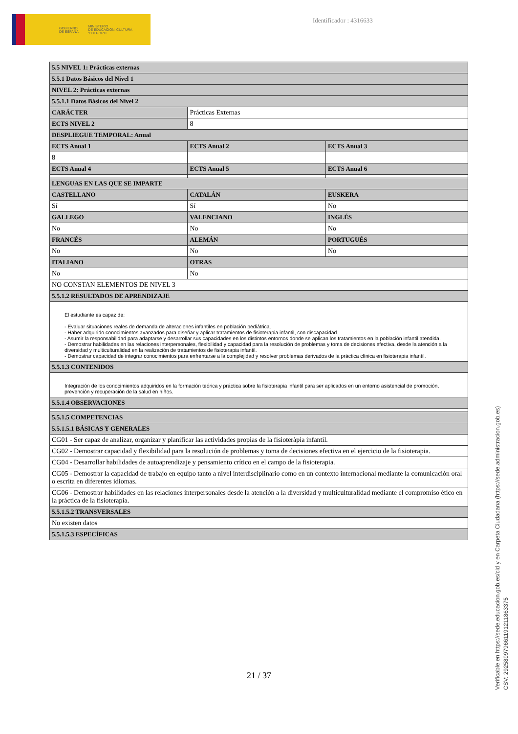GOBIERNO
DE ESPAÑA MINISTERIO
DE EDUCACIÓN, CULTURA
Y DEPORTE
Identificador : 4316633
| 5.5 NIVEL 1: Prácticas externas | | |
| --- | --- | --- |
| 5.5.1 Datos Básicos del Nivel 1 | | |
| NIVEL 2: Prácticas externas | | |
| 5.5.1.1 Datos Básicos del Nivel 2 | | |
| CARÁCTER | Prácticas Externas | |
| ECTS NIVEL 2 | 8 | |
| DESPLIEGUE TEMPORAL: Anual | | |
| ECTS Anual 1 | ECTS Anual 2 | ECTS Anual 3 |
| 8 | | |
| ECTS Anual 4 | ECTS Anual 5 | ECTS Anual 6 |
| LENGUAS EN LAS QUE SE IMPARTE | | |
| CASTELLANO | CATALÁN | EUSKERA |
| Sí | Sí | No |
| GALLEGO | VALENCIANO | INGLÉS |
| No | No | No |
| FRANCÉS | ALEMÁN | PORTUGUÉS |
| No | No | No |
| ITALIANO | OTRAS | |
| No | No | |
| NO CONSTAN ELEMENTOS DE NIVEL 3 | | |
| 5.5.1.2 RESULTADOS DE APRENDIZAJE | | |
| El estudiante es capaz de: - Evaluar situaciones reales de demanda de alteraciones infantiles en población pediátrica. - Haber adquirido conocimientos avanzados para diseñar y aplicar tratamientos de fisioterapia infantil, con discapacidad. - Asumir la responsabilidad para adaptarse y desarrollar sus capacidades en los distintos entornos donde se aplican los tratamientos en la población infantil atendida. - Demostrar habilidades en las relaciones interpersonales, flexibilidad y capacidad para la resolución de problemas y toma de decisiones efectiva, desde la atención a la diversidad y multiculturalidad en la realización de tratamientos de fisioterapia infantil. - Demostrar capacidad de integrar conocimientos para enfrentarse a la complejidad y resolver problemas derivados de la práctica clínica en fisioterapia infantil. | | |
| 5.5.1.3 CONTENIDOS | | |
| Integración de los conocimientos adquiridos en la formación teórica y práctica sobre la fisioterapia infantil para ser aplicados en un entorno asistencial de promoción, prevención y recuperación de la salud en niños. | | |
| 5.5.1.4 OBSERVACIONES | | |
| 5.5.1.5 COMPETENCIAS | | |
| 5.5.1.5.1 BÁSICAS Y GENERALES | | |
| CG01 - Ser capaz de analizar, organizar y planificar las actividades propias de la fisioteràpia infantil. | | |
| CG02 - Demostrar capacidad y flexibilidad para la resolución de problemas y toma de decisiones efectiva en el ejercicio de la fisioterapia. | | |
| CG04 - Desarrollar habilidades de autoaprendizaje y pensamiento crítico en el campo de la fisioterapia. | | |
| CG05 - Demostrar la capacidad de trabajo en equipo tanto a nivel interdisciplinario como en un contexto internacional mediante la comunicación oral o escrita en diferentes idiomas. | | |
| CG06 - Demostrar habilidades en las relaciones interpersonales desde la atención a la diversidad y multiculturalidad mediante el compromiso ético en la práctica de la fisioterapia. | | |
| 5.5.1.5.2 TRANSVERSALES | | |
| No existen datos | | |
| 5.5.1.5.3 ESPECÍFICAS | | |
21 / 37
Verificable en https://sede.educacion.gob.es/cid y en Carpeta Ciudadana (https://sede.administracion.gob.es)
CSV: 292589979661191211863375